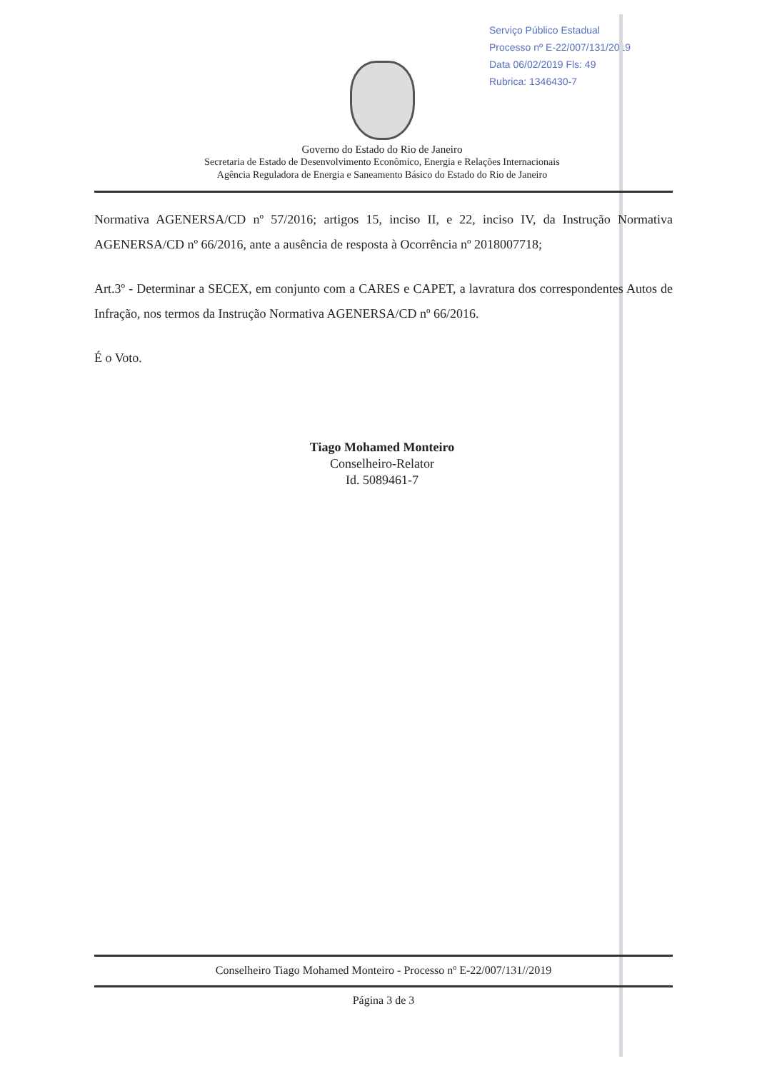Serviço Público Estadual
Processo nº E-22/007/131/2019
Data 06/02/2019 Fls: 49
Rubrica: 1346430-7
Governo do Estado do Rio de Janeiro
Secretaria de Estado de Desenvolvimento Econômico, Energia e Relações Internacionais
Agência Reguladora de Energia e Saneamento Básico do Estado do Rio de Janeiro
Normativa AGENERSA/CD nº 57/2016; artigos 15, inciso II, e 22, inciso IV, da Instrução Normativa AGENERSA/CD nº 66/2016, ante a ausência de resposta à Ocorrência nº 2018007718;
Art.3º - Determinar a SECEX, em conjunto com a CARES e CAPET, a lavratura dos correspondentes Autos de Infração, nos termos da Instrução Normativa AGENERSA/CD nº 66/2016.
É o Voto.
Tiago Mohamed Monteiro
Conselheiro-Relator
Id. 5089461-7
Conselheiro Tiago Mohamed Monteiro - Processo nº E-22/007/131//2019
Página 3 de 3